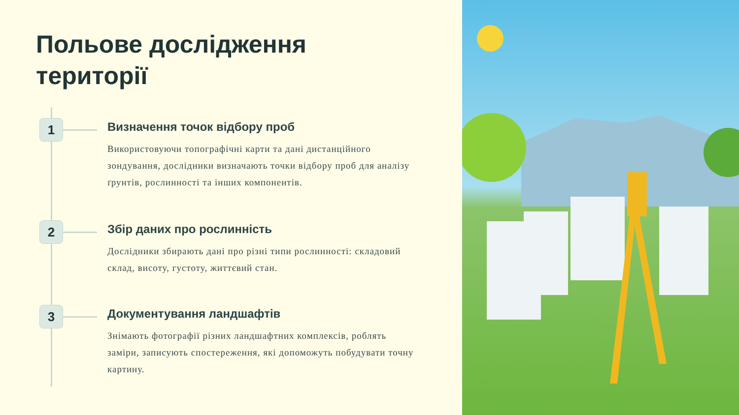Польове дослідження
території
1
Визначення точок відбору проб
Використовуючи топографічні карти та дані дистанційного зондування, дослідники визначають точки відбору проб для аналізу ґрунтів, рослинності та інших компонентів.
2
Збір даних про рослинність
Дослідники збирають дані про різні типи рослинності: складовий склад, висоту, густоту, життєвий стан.
3
Документування ландшафтів
Знімають фотографії різних ландшафтних комплексів, роблять заміри, записують спостереження, які допоможуть побудувати точну картину.